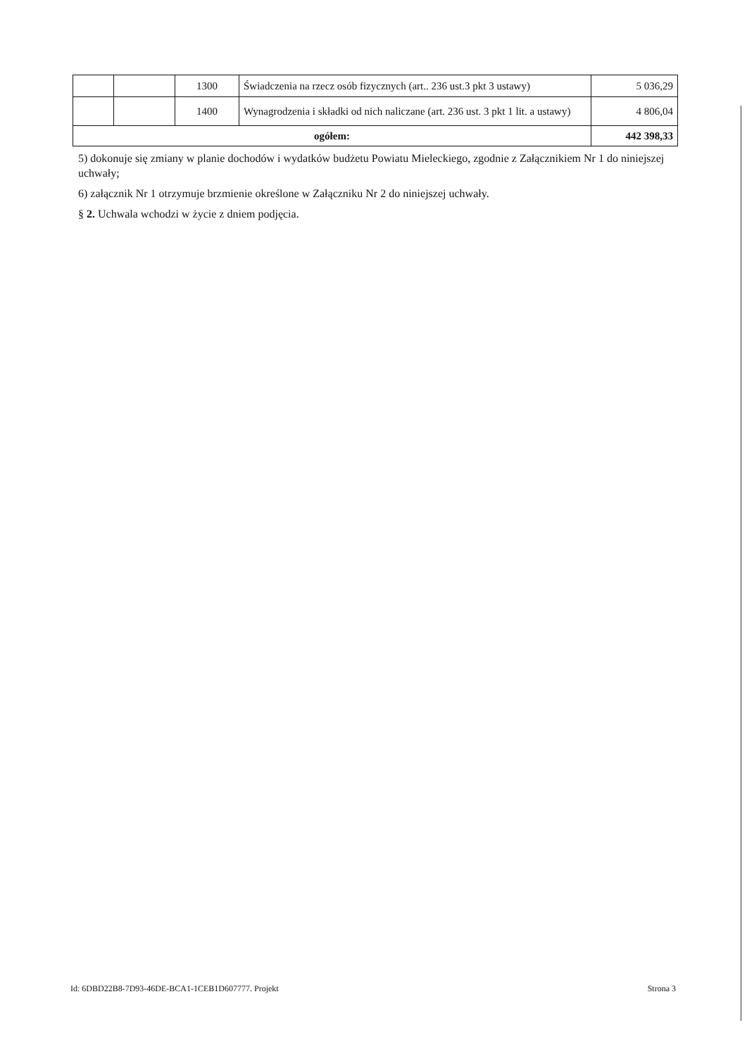| | | 1300 | Świadczenia na rzecz osób fizycznych (art.. 236 ust.3 pkt 3 ustawy) | 5 036,29 |
| | | 1400 | Wynagrodzenia i składki od nich naliczane (art. 236 ust. 3 pkt 1 lit. a ustawy) | 4 806,04 |
| ogółem: | | | | 442 398,33 |
5) dokonuje się zmiany w planie dochodów i wydatków budżetu Powiatu Mieleckiego, zgodnie z Załącznikiem Nr 1 do niniejszej uchwały;
6) załącznik Nr 1 otrzymuje brzmienie określone w Załączniku Nr 2 do niniejszej uchwały.
§ 2. Uchwala wchodzi w życie z dniem podjęcia.
Id: 6DBD22B8-7D93-46DE-BCA1-1CEB1D607777. Projekt Strona 3